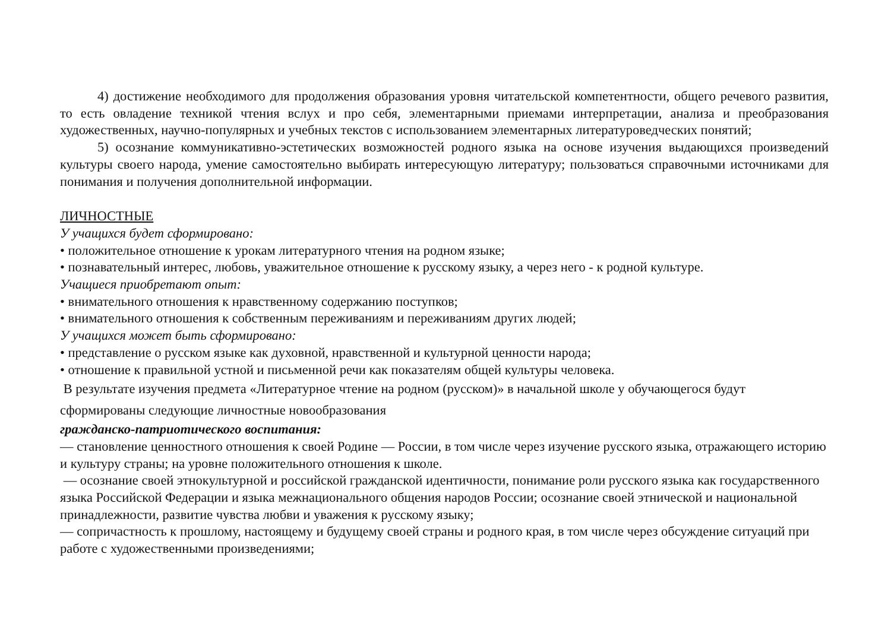4) достижение необходимого для продолжения образования уровня читательской компетентности, общего речевого развития, то есть овладение техникой чтения вслух и про себя, элементарными приемами интерпретации, анализа и преобразования художественных, научно-популярных и учебных текстов с использованием элементарных литературоведческих понятий;
5) осознание коммуникативно-эстетических возможностей родного языка на основе изучения выдающихся произведений культуры своего народа, умение самостоятельно выбирать интересующую литературу; пользоваться справочными источниками для понимания и получения дополнительной информации.
ЛИЧНОСТНЫЕ
У учащихся будет сформировано:
• положительное отношение к урокам литературного чтения на родном языке;
• познавательный интерес, любовь, уважительное отношение к русскому языку, а через него - к родной культуре.
Учащиеся приобретают опыт:
• внимательного отношения к нравственному содержанию поступков;
• внимательного отношения к собственным переживаниям и переживаниям других людей;
У учащихся может быть сформировано:
• представление о русском языке как духовной, нравственной и культурной ценности народа;
• отношение к правильной устной и письменной речи как показателям общей культуры человека.
В результате изучения предмета «Литературное чтение на родном (русском)» в начальной школе у обучающегося будут сформированы следующие личностные новообразования
гражданско-патриотического воспитания:
— становление ценностного отношения к своей Родине — России, в том числе через изучение русского языка, отражающего историю и культуру страны; на уровне положительного отношения к школе.
— осознание своей этнокультурной и российской гражданской идентичности, понимание роли русского языка как государственного языка Российской Федерации и языка межнационального общения народов России; осознание своей этнической и национальной принадлежности, развитие чувства любви и уважения к русскому языку;
— сопричастность к прошлому, настоящему и будущему своей страны и родного края, в том числе через обсуждение ситуаций при работе с художественными произведениями;